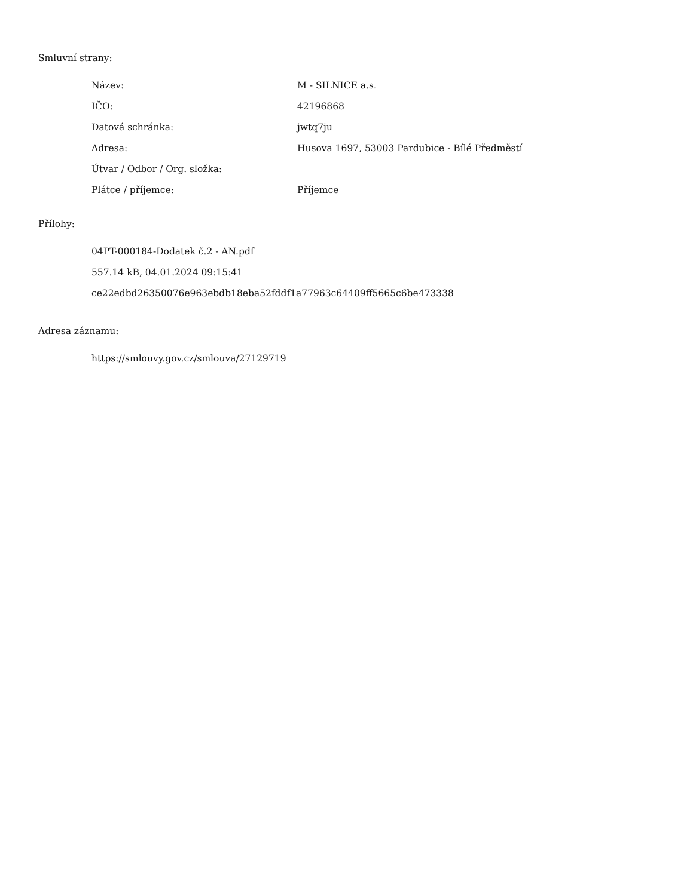Smluvní strany:
| Název: | M - SILNICE a.s. |
| IČO: | 42196868 |
| Datová schránka: | jwtq7ju |
| Adresa: | Husova 1697, 53003 Pardubice - Bílé Předměstí |
| Útvar / Odbor / Org. složka: | |
| Plátce / příjemce: | Příjemce |
Přílohy:
04PT-000184-Dodatek č.2 - AN.pdf
557.14 kB, 04.01.2024 09:15:41
ce22edbd26350076e963ebdb18eba52fddf1a77963c64409ff5665c6be473338
Adresa záznamu:
https://smlouvy.gov.cz/smlouva/27129719